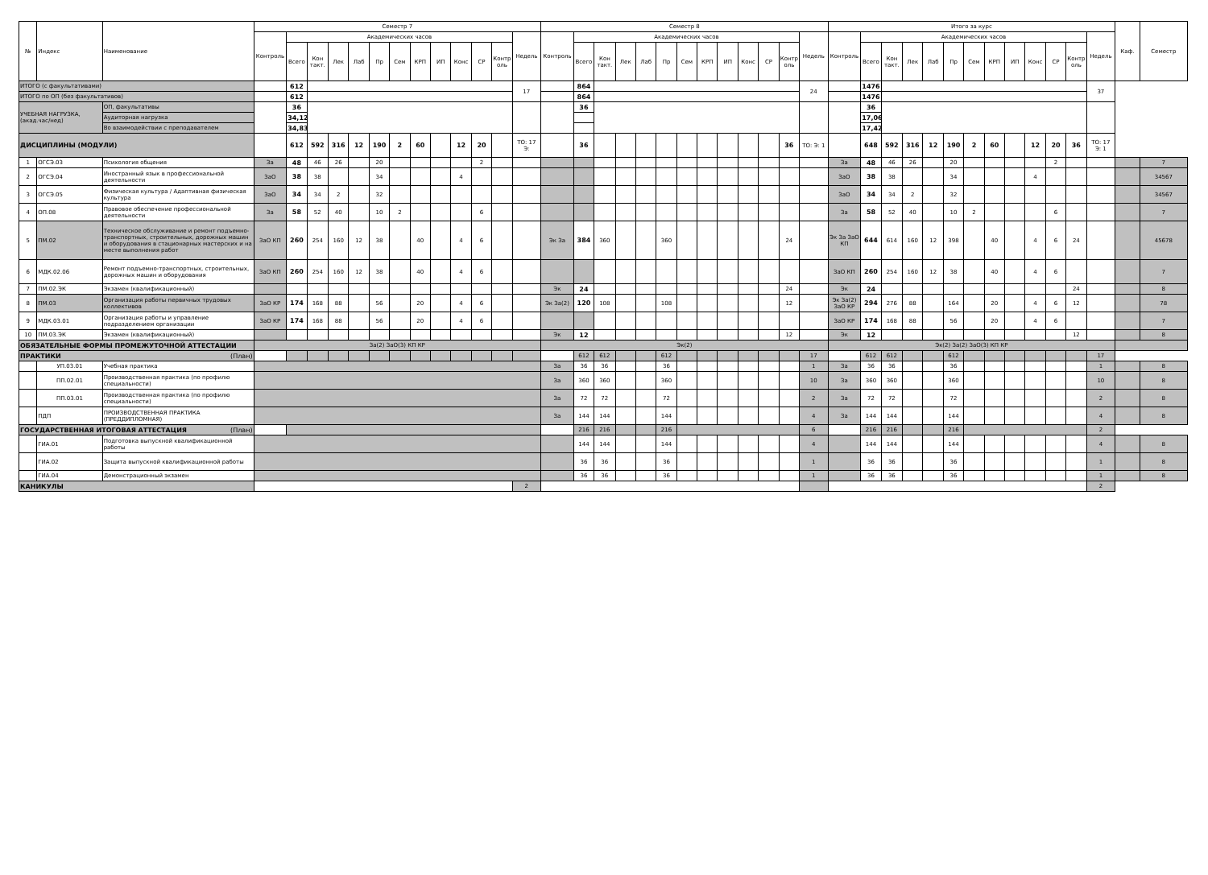| № | Индекс | Наименование | Семестр 7 | | | | | | | | | | | | | Семестр 8 | | | | | | | | | | | | | Итого за курс | | | | | | | | | | | | | Каф. | Семестр |
| --- | --- | --- | --- | --- | --- | --- | --- | --- | --- | --- | --- | --- | --- | --- | --- | --- | --- | --- | --- | --- | --- | --- | --- | --- | --- | --- | --- | --- | --- | --- | --- | --- | --- | --- | --- | --- | --- | --- | --- | --- | --- | --- | --- |
| | | | Контроль | Академических часов | | | | | | | | | | | Недель | Контроль | Академических часов | | | | | | | | | | | Недель | Контроль | Академических часов | | | | | | | | | | | Недель | | |
| | | | | Всего | Кон такт. | Лек | Лаб | Пр | Сем | КРП | ИП | Конс | СР | Контр оль | | | Всего | Кон такт. | Лек | Лаб | Пр | Сем | КРП | ИП | Конс | СР | Контр оль | | | Всего | Кон такт. | Лек | Лаб | Пр | Сем | КРП | ИП | Конс | СР | Контр оль | | | |
| ИТОГО (с факультативами) | | | | 612 | | | | | | | | | | | 17 | | 864 | | | | | | | | | | | 24 | | 1476 | | | | | | | | | | | 37 | | |
| ИТОГО по ОП (без факультативов) | | | | 612 | | | | | | | | | | | | | 864 | | | | | | | | | | | | | 1476 | | | | | | | | | | | | | |
| УЧЕБНАЯ НАГРУЗКА, (акад.час/нед) | | ОП, факультативы | | 36 | | | | | | | | | | | | | 36 | | | | | | | | | | | | | 36 | | | | | | | | | | | | | |
| | | Аудиторная нагрузка | | 34,12 | | | | | | | | | | | | | | | | | | | | | | | | | | 17,06 | | | | | | | | | | | | | |
| | | Во взаимодействии с преподавателем | | 34,83 | | | | | | | | | | | | | | | | | | | | | | | | | | 17,42 | | | | | | | | | | | | | |
| ДИСЦИПЛИНЫ (МОДУЛИ) | | | | 612 | 592 | 316 | 12 | 190 | 2 | 60 | | 12 | 20 | | ТО: 17 Э: | | 36 | | | | | | | | | | 36 | ТО: Э: 1 | | 648 | 592 | 316 | 12 | 190 | 2 | 60 | | 12 | 20 | 36 | ТО: 17 Э: 1 | | |
| 1 | ОГСЭ.03 | Психология общения | За | 48 | 46 | 26 | | 20 | | | | | 2 | | | | | | | | | | | | | | | | За | 48 | 46 | 26 | | 20 | | | | | 2 | | | | 7 |
| 2 | ОГСЭ.04 | Иностранный язык в профессиональной деятельности | ЗаО | 38 | 38 | | | 34 | | | | 4 | | | | | | | | | | | | | | | | | ЗаО | 38 | 38 | | | 34 | | | | 4 | | | | | 34567 |
| 3 | ОГСЭ.05 | Физическая культура / Адаптивная физическая культура | ЗаО | 34 | 34 | 2 | | 32 | | | | | | | | | | | | | | | | | | | | | ЗаО | 34 | 34 | 2 | | 32 | | | | | | | | | 34567 |
| 4 | ОП.08 | Правовое обеспечение профессиональной деятельности | За | 58 | 52 | 40 | | 10 | 2 | | | | 6 | | | | | | | | | | | | | | | | За | 58 | 52 | 40 | | 10 | 2 | | | | 6 | | | | 7 |
| 5 | ПМ.02 | Техническое обслуживание и ремонт подъемно-транспортных, строительных, дорожных машин и оборудования в стационарных мастерских и на месте выполнения работ | ЗаО КП | 260 | 254 | 160 | 12 | 38 | | 40 | | 4 | 6 | | | Эк За | 384 | 360 | | | 360 | | | | | | 24 | | Эк За ЗаО КП | 644 | 614 | 160 | 12 | 398 | | 40 | | 4 | 6 | 24 | | | 45678 |
| 6 | МДК.02.06 | Ремонт подъемно-транспортных, строительных, дорожных машин и оборудования | ЗаО КП | 260 | 254 | 160 | 12 | 38 | | 40 | | 4 | 6 | | | | | | | | | | | | | | | | ЗаО КП | 260 | 254 | 160 | 12 | 38 | | 40 | | 4 | 6 | | | | 7 |
| 7 | ПМ.02.ЭК | Экзамен (квалификационный) | | | | | | | | | | | | | | Эк | 24 | | | | | | | | | | 24 | | Эк | 24 | | | | | | | | | | 24 | | | 8 |
| 8 | ПМ.03 | Организация работы первичных трудовых коллективов | ЗаО КР | 174 | 168 | 88 | | 56 | | 20 | | 4 | 6 | | | Эк За(2) | 120 | 108 | | | 108 | | | | | | 12 | | Эк За(2) ЗаО КР | 294 | 276 | 88 | | 164 | | 20 | | 4 | 6 | 12 | | | 78 |
| 9 | МДК.03.01 | Организация работы и управление подразделением организации | ЗаО КР | 174 | 168 | 88 | | 56 | | 20 | | 4 | 6 | | | | | | | | | | | | | | | | ЗаО КР | 174 | 168 | 88 | | 56 | | 20 | | 4 | 6 | | | | 7 |
| 10 | ПМ.03.ЭК | Экзамен (квалификационный) | | | | | | | | | | | | | | Эк | 12 | | | | | | | | | | 12 | | Эк | 12 | | | | | | | | | | 12 | | | 8 |
| ОБЯЗАТЕЛЬНЫЕ ФОРМЫ ПРОМЕЖУТОЧНОЙ АТТЕСТАЦИИ | | | За(2) ЗаО(3) КП КР | | | | | | | | | | | | | Эк(2) | | | | | | | | | | | | | Эк(2) За(2) ЗаО(3) КП КР | | | | | | | | | | | | | | |
| ПРАКТИКИ (План) | | | | | | | | | | | | | | | | | 612 | 612 | | | 612 | | | | | | | 17 | | 612 | 612 | | | 612 | | | | | | | 17 | | |
| | УП.03.01 | Учебная практика | | | | | | | | | | | | | | За | 36 | 36 | | | 36 | | | | | | | 1 | За | 36 | 36 | | | 36 | | | | | | | 1 | | 8 |
| | ПП.02.01 | Производственная практика (по профилю специальности) | | | | | | | | | | | | | | За | 360 | 360 | | | 360 | | | | | | | 10 | За | 360 | 360 | | | 360 | | | | | | | 10 | | 8 |
| | ПП.03.01 | Производственная практика (по профилю специальности) | | | | | | | | | | | | | | За | 72 | 72 | | | 72 | | | | | | | 2 | За | 72 | 72 | | | 72 | | | | | | | 2 | | 8 |
| | ПДП | ПРОИЗВОДСТВЕННАЯ ПРАКТИКА (ПРЕДДИПЛОМНАЯ) | | | | | | | | | | | | | | За | 144 | 144 | | | 144 | | | | | | | 4 | За | 144 | 144 | | | 144 | | | | | | | 4 | | 8 |
| ГОСУДАРСТВЕННАЯ ИТОГОВАЯ АТТЕСТАЦИЯ (План) | | | | | | | | | | | | | | | | | 216 | 216 | | | 216 | | | | | | | 6 | | 216 | 216 | | | 216 | | | | | | | 2 | | |
| | ГИА.01 | Подготовка выпускной квалификационной работы | | | | | | | | | | | | | | | 144 | 144 | | | 144 | | | | | | | 4 | | 144 | 144 | | | 144 | | | | | | | 4 | | 8 |
| | ГИА.02 | Защита выпускной квалификационной работы | | | | | | | | | | | | | | | 36 | 36 | | | 36 | | | | | | | 1 | | 36 | 36 | | | 36 | | | | | | | 1 | | 8 |
| | ГИА.04 | Демонстрационный экзамен | | | | | | | | | | | | | | | 36 | 36 | | | 36 | | | | | | | 1 | | 36 | 36 | | | 36 | | | | | | | 1 | | 8 |
| КАНИКУЛЫ | | | | | | | | | | | | | | | 2 | | | | | | | | | | | | | | | | | | | | | | | | | | 2 | | |